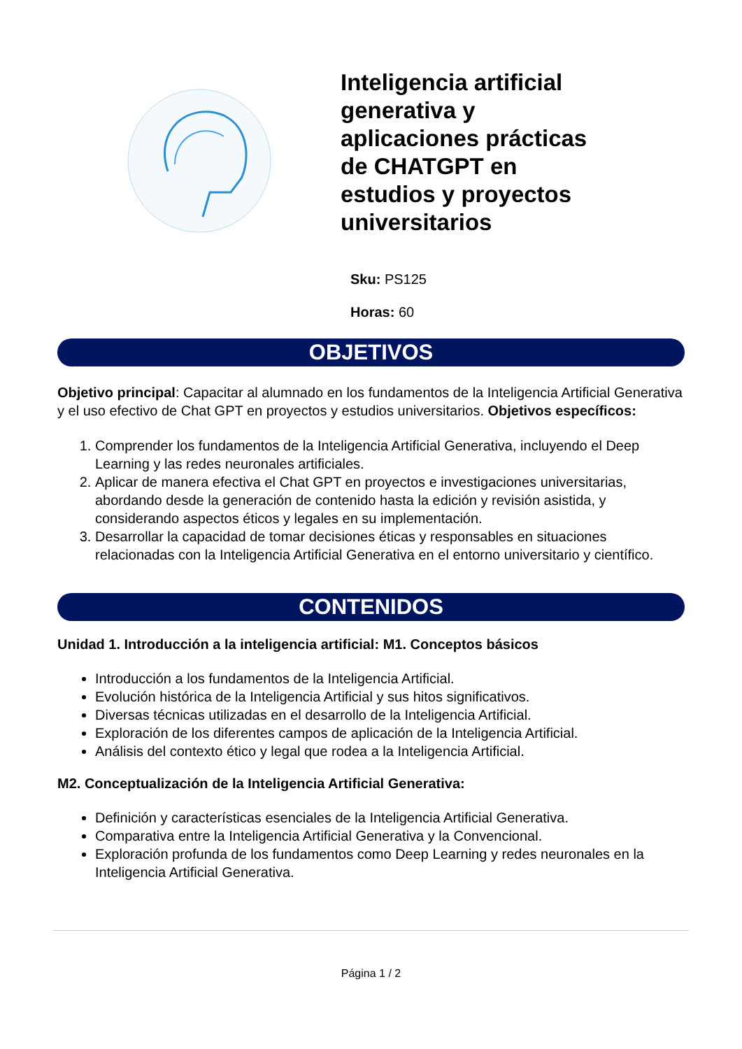Inteligencia artificial generativa y aplicaciones prácticas de CHATGPT en estudios y proyectos universitarios
Sku: PS125
Horas: 60
OBJETIVOS
Objetivo principal: Capacitar al alumnado en los fundamentos de la Inteligencia Artificial Generativa y el uso efectivo de Chat GPT en proyectos y estudios universitarios. Objetivos específicos:
1. Comprender los fundamentos de la Inteligencia Artificial Generativa, incluyendo el Deep Learning y las redes neuronales artificiales.
2. Aplicar de manera efectiva el Chat GPT en proyectos e investigaciones universitarias, abordando desde la generación de contenido hasta la edición y revisión asistida, y considerando aspectos éticos y legales en su implementación.
3. Desarrollar la capacidad de tomar decisiones éticas y responsables en situaciones relacionadas con la Inteligencia Artificial Generativa en el entorno universitario y científico.
CONTENIDOS
Unidad 1. Introducción a la inteligencia artificial: M1. Conceptos básicos
Introducción a los fundamentos de la Inteligencia Artificial.
Evolución histórica de la Inteligencia Artificial y sus hitos significativos.
Diversas técnicas utilizadas en el desarrollo de la Inteligencia Artificial.
Exploración de los diferentes campos de aplicación de la Inteligencia Artificial.
Análisis del contexto ético y legal que rodea a la Inteligencia Artificial.
M2. Conceptualización de la Inteligencia Artificial Generativa:
Definición y características esenciales de la Inteligencia Artificial Generativa.
Comparativa entre la Inteligencia Artificial Generativa y la Convencional.
Exploración profunda de los fundamentos como Deep Learning y redes neuronales en la Inteligencia Artificial Generativa.
Página 1 / 2